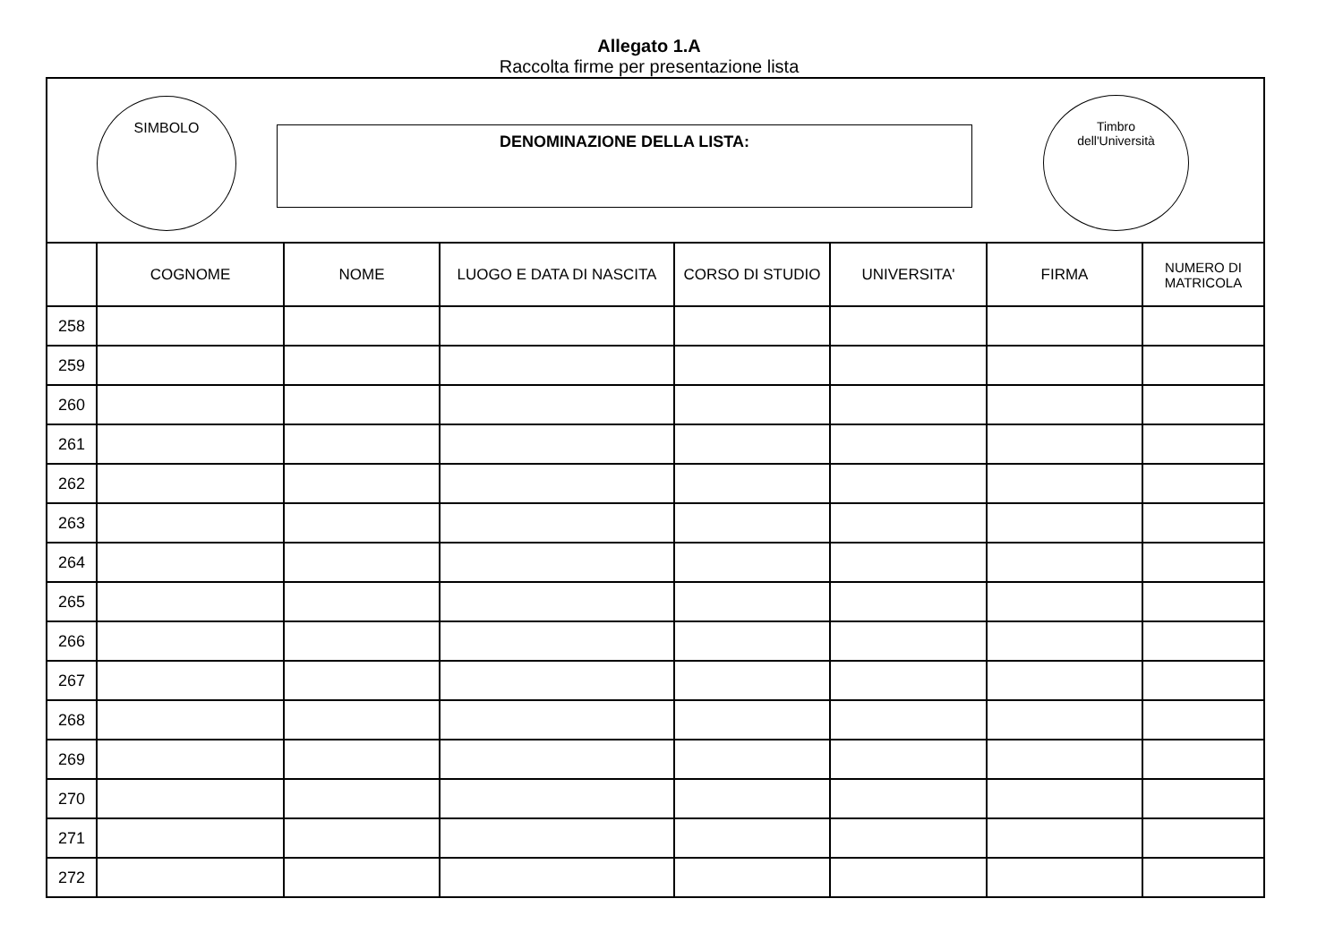Allegato 1.A
Raccolta firme per presentazione lista
SIMBOLO
DENOMINAZIONE DELLA LISTA:
Timbro
dell'Università
| | COGNOME | NOME | LUOGO E DATA DI NASCITA | CORSO DI STUDIO | UNIVERSITA' | FIRMA | NUMERO DI MATRICOLA |
| --- | --- | --- | --- | --- | --- | --- | --- |
| 258 | | | | | | | |
| 259 | | | | | | | |
| 260 | | | | | | | |
| 261 | | | | | | | |
| 262 | | | | | | | |
| 263 | | | | | | | |
| 264 | | | | | | | |
| 265 | | | | | | | |
| 266 | | | | | | | |
| 267 | | | | | | | |
| 268 | | | | | | | |
| 269 | | | | | | | |
| 270 | | | | | | | |
| 271 | | | | | | | |
| 272 | | | | | | | |